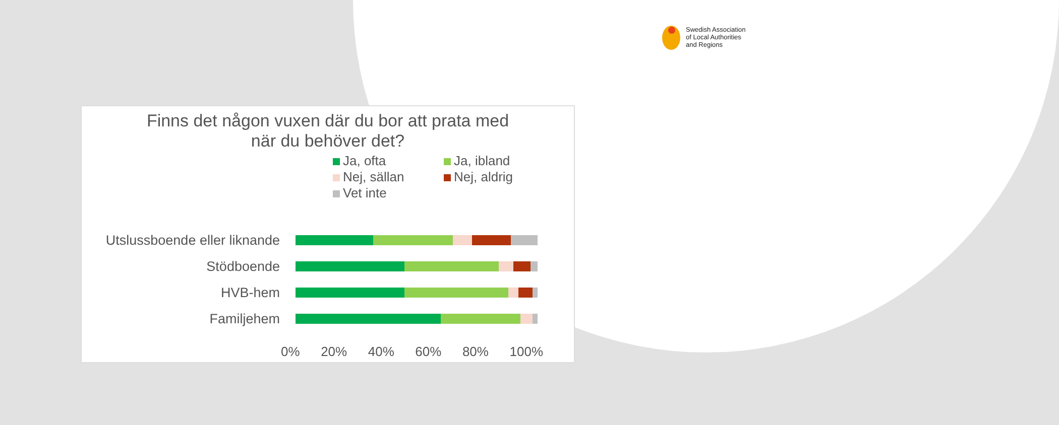Swedish Association
of Local Authorities
and Regions
Finns det någon vuxen där du bor att prata med
när du behöver det?
Ja, ofta
Ja, ibland
Nej, sällan
Nej, aldrig
Vet inte
Utslussboende eller liknande
Stödboende
HVB-hem
Familjehem
0% 20% 40% 60% 80% 100%